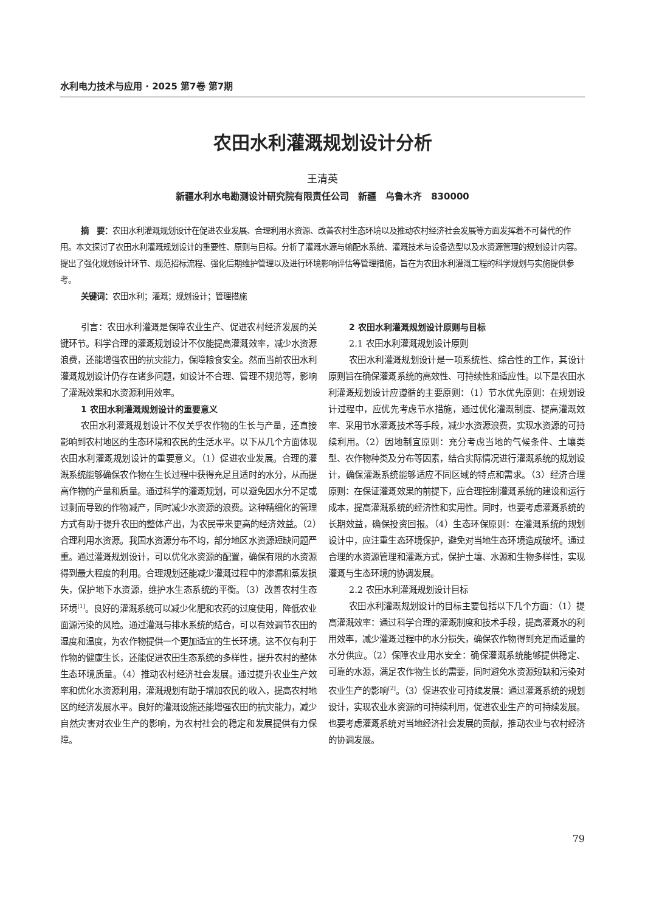水利电力技术与应用 · 2025 第7卷 第7期
农田水利灌溉规划设计分析
王清英
新疆水利水电勘测设计研究院有限责任公司　新疆　乌鲁木齐　830000
摘　要：农田水利灌溉规划设计在促进农业发展、合理利用水资源、改善农村生态环境以及推动农村经济社会发展等方面发挥着不可替代的作用。本文探讨了农田水利灌溉规划设计的重要性、原则与目标。分析了灌溉水源与输配水系统、灌溉技术与设备选型以及水资源管理的规划设计内容。提出了强化规划设计环节、规范招标流程、强化后期维护管理以及进行环境影响评估等管理措施，旨在为农田水利灌溉工程的科学规划与实施提供参考。
关键词：农田水利；灌溉；规划设计；管理措施
引言：农田水利灌溉是保障农业生产、促进农村经济发展的关键环节。科学合理的灌溉规划设计不仅能提高灌溉效率，减少水资源浪费，还能增强农田的抗灾能力，保障粮食安全。然而当前农田水利灌溉规划设计仍存在诸多问题，如设计不合理、管理不规范等，影响了灌溉效果和水资源利用效率。
1 农田水利灌溉规划设计的重要意义
农田水利灌溉规划设计不仅关乎农作物的生长与产量，还直接影响到农村地区的生态环境和农民的生活水平。以下从几个方面体现农田水利灌溉规划设计的重要意义。（1）促进农业发展。合理的灌溉系统能够确保农作物在生长过程中获得充足且适时的水分，从而提高作物的产量和质量。通过科学的灌溉规划，可以避免因水分不足或过剩而导致的作物减产，同时减少水资源的浪费。这种精细化的管理方式有助于提升农田的整体产出，为农民带来更高的经济效益。（2）合理利用水资源。我国水资源分布不均，部分地区水资源短缺问题严重。通过灌溉规划设计，可以优化水资源的配置，确保有限的水资源得到最大程度的利用。合理规划还能减少灌溉过程中的渗漏和蒸发损失，保护地下水资源，维护水生态系统的平衡。（3）改善农村生态环境<sup>[1]</sup>。良好的灌溉系统可以减少化肥和农药的过度使用，降低农业面源污染的风险。通过灌溉与排水系统的结合，可以有效调节农田的湿度和温度，为农作物提供一个更加适宜的生长环境。这不仅有利于作物的健康生长，还能促进农田生态系统的多样性，提升农村的整体生态环境质量。（4）推动农村经济社会发展。通过提升农业生产效率和优化水资源利用，灌溉规划有助于增加农民的收入，提高农村地区的经济发展水平。良好的灌溉设施还能增强农田的抗灾能力，减少自然灾害对农业生产的影响，为农村社会的稳定和发展提供有力保障。
2 农田水利灌溉规划设计原则与目标
2.1 农田水利灌溉规划设计原则
农田水利灌溉规划设计是一项系统性、综合性的工作，其设计原则旨在确保灌溉系统的高效性、可持续性和适应性。以下是农田水利灌溉规划设计应遵循的主要原则：（1）节水优先原则：在规划设计过程中，应优先考虑节水措施，通过优化灌溉制度、提高灌溉效率、采用节水灌溉技术等手段，减少水资源浪费，实现水资源的可持续利用。（2）因地制宜原则：充分考虑当地的气候条件、土壤类型、农作物种类及分布等因素，结合实际情况进行灌溉系统的规划设计，确保灌溉系统能够适应不同区域的特点和需求。（3）经济合理原则：在保证灌溉效果的前提下，应合理控制灌溉系统的建设和运行成本，提高灌溉系统的经济性和实用性。同时，也要考虑灌溉系统的长期效益，确保投资回报。（4）生态环保原则：在灌溉系统的规划设计中，应注重生态环境保护，避免对当地生态环境造成破坏。通过合理的水资源管理和灌溉方式，保护土壤、水源和生物多样性，实现灌溉与生态环境的协调发展。
2.2 农田水利灌溉规划设计目标
农田水利灌溉规划设计的目标主要包括以下几个方面：（1）提高灌溉效率：通过科学合理的灌溉制度和技术手段，提高灌溉水的利用效率，减少灌溉过程中的水分损失，确保农作物得到充足而适量的水分供应。（2）保障农业用水安全：确保灌溉系统能够提供稳定、可靠的水源，满足农作物生长的需要，同时避免水资源短缺和污染对农业生产的影响<sup>[2]</sup>。（3）促进农业可持续发展：通过灌溉系统的规划设计，实现农业水资源的可持续利用，促进农业生产的可持续发展。也要考虑灌溉系统对当地经济社会发展的贡献，推动农业与农村经济的协调发展。
79